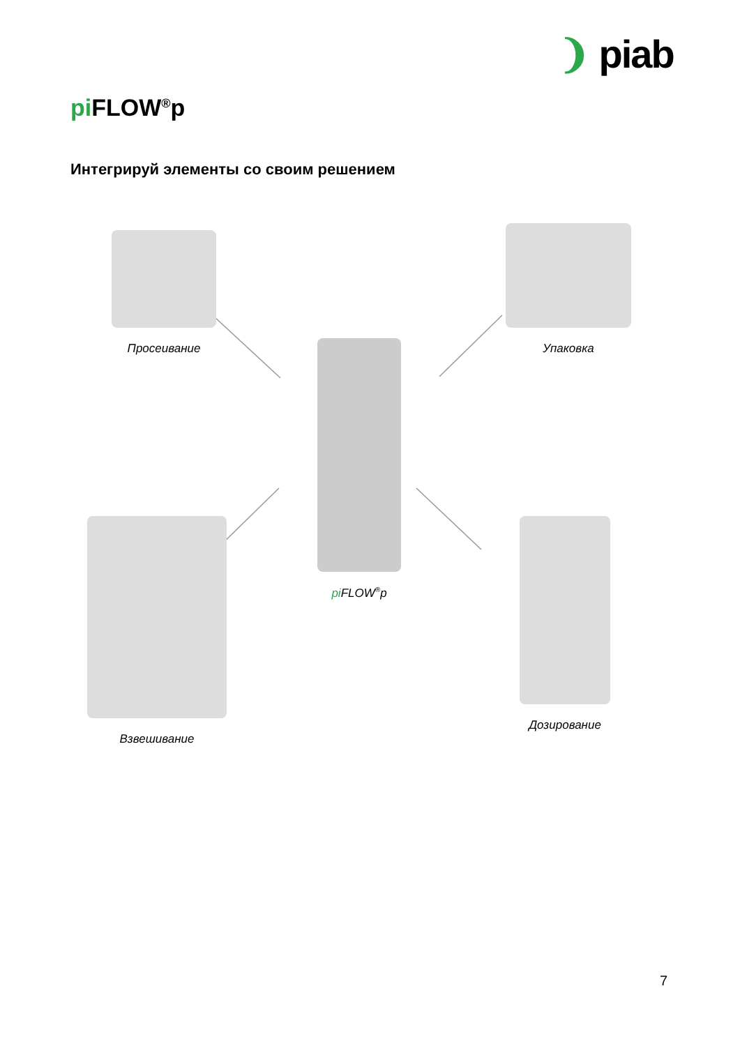❩ piab
pi FLOW<sup>®</sup>p
Интегрируй элементы со своим решением
Просеивание Упаковка
pi FLOW<sup>®</sup>p
Взвешивание Дозирование
7